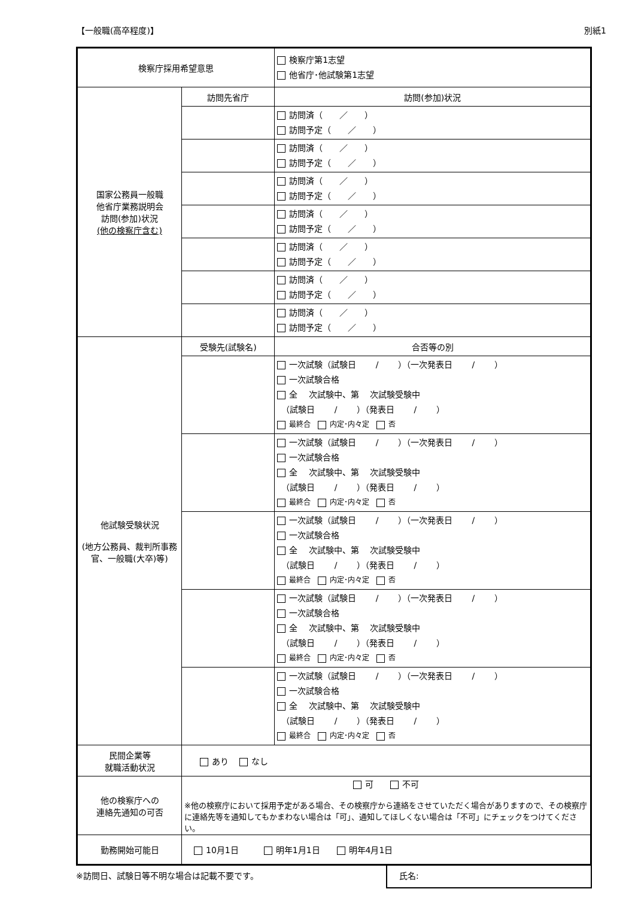【一般職(高卒程度)】 別紙1
| 検察庁採用希望意思 | | 検察庁第1志望 他省庁･他試験第1志望 | |
| 国家公務員一般職 他省庁業務説明会 訪問(参加)状況 (他の検察庁含む) | 訪問先省庁 | | 訪問(参加)状況 |
| | | | 訪問済（ ／ ） 訪問予定（ ／ ） |
| | | | 訪問済（ ／ ） 訪問予定（ ／ ） |
| | | | 訪問済（ ／ ） 訪問予定（ ／ ） |
| | | | 訪問済（ ／ ） 訪問予定（ ／ ） |
| | | | 訪問済（ ／ ） 訪問予定（ ／ ） |
| | | | 訪問済（ ／ ） 訪問予定（ ／ ） |
| | | | 訪問済（ ／ ） 訪問予定（ ／ ） |
| 他試験受験状況 (地方公務員、裁判所事務官、一般職(大卒)等) | 受験先(試験名) | | 合否等の別 |
| | | | 一次試験（試験日 / ）（一次発表日 / ） 一次試験合格 全 次試験中、第 次試験受験中 （試験日 / ）（発表日 / ） 最終合 内定･内々定 否 |
| | | | 一次試験（試験日 / ）（一次発表日 / ） 一次試験合格 全 次試験中、第 次試験受験中 （試験日 / ）（発表日 / ） 最終合 内定･内々定 否 |
| | | | 一次試験（試験日 / ）（一次発表日 / ） 一次試験合格 全 次試験中、第 次試験受験中 （試験日 / ）（発表日 / ） 最終合 内定･内々定 否 |
| | | | 一次試験（試験日 / ）（一次発表日 / ） 一次試験合格 全 次試験中、第 次試験受験中 （試験日 / ）（発表日 / ） 最終合 内定･内々定 否 |
| | | | 一次試験（試験日 / ）（一次発表日 / ） 一次試験合格 全 次試験中、第 次試験受験中 （試験日 / ）（発表日 / ） 最終合 内定･内々定 否 |
| 民間企業等 就職活動状況 | あり なし | | |
| 他の検察庁への 連絡先通知の可否 | 可 不可 ※他の検察庁において採用予定がある場合、その検察庁から連絡をさせていただく場合がありますので、その検察庁に連絡先等を通知してもかまわない場合は「可」、通知してほしくない場合は「不可」にチェックをつけてください。 | | |
| 勤務開始可能日 | 10月1日 明年1月1日 明年4月1日 | | |
※訪問日、試験日等不明な場合は記載不要です。
氏名: